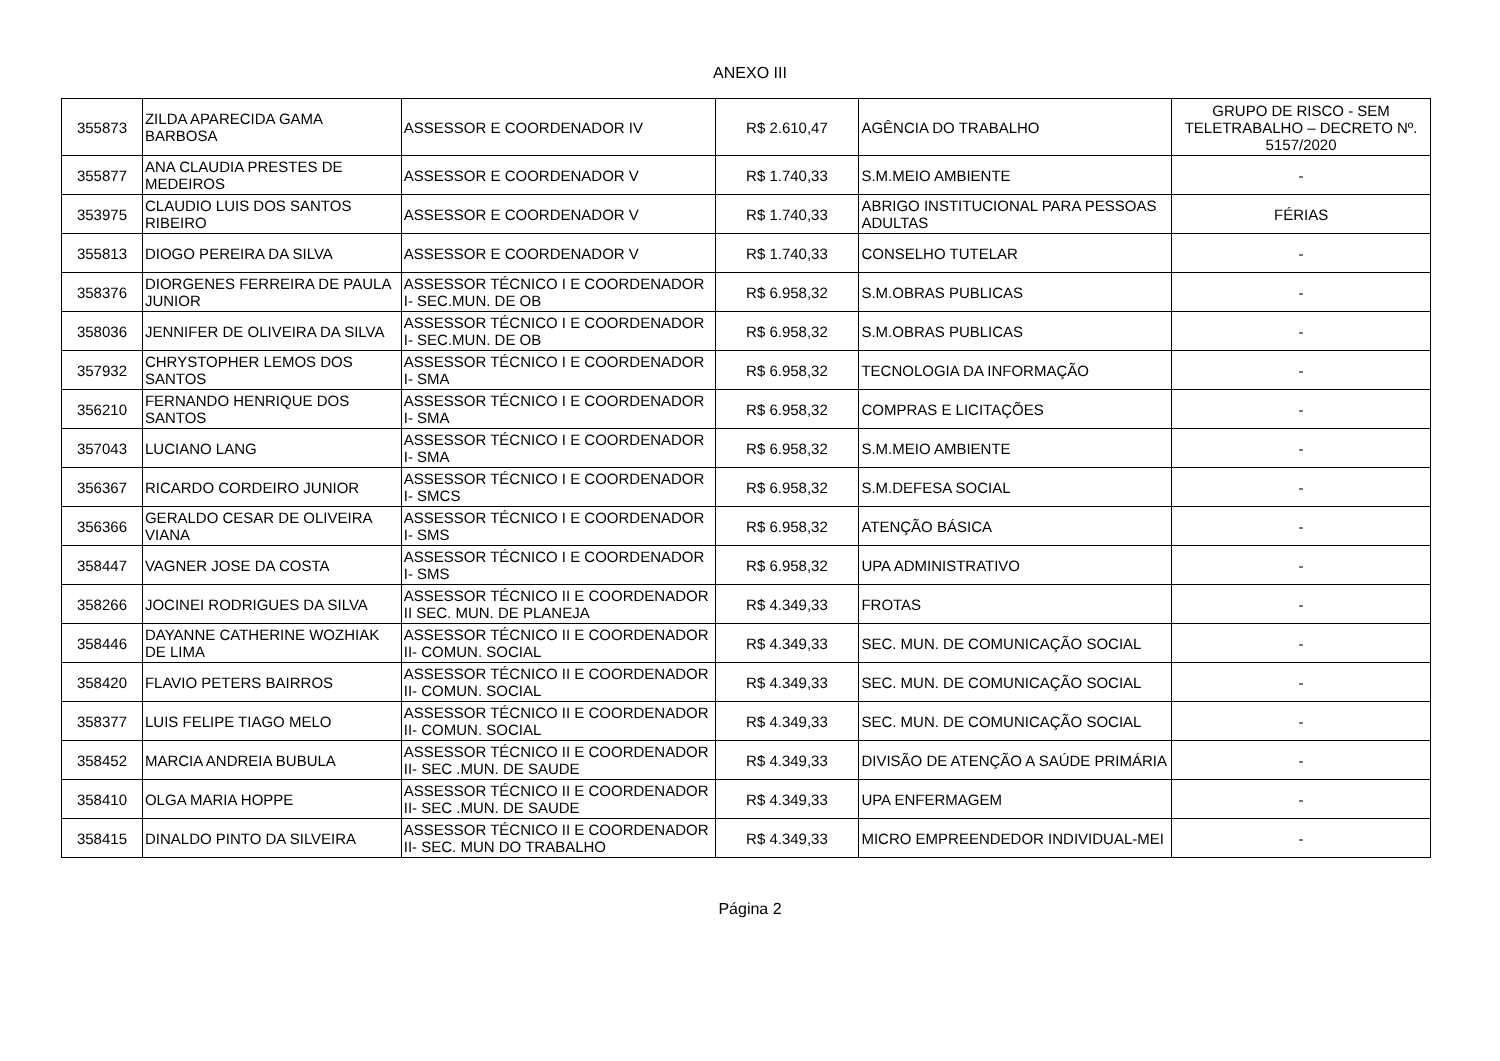ANEXO III
| 355873 | ZILDA APARECIDA GAMA BARBOSA | ASSESSOR E COORDENADOR IV | R$ 2.610,47 | AGÊNCIA DO TRABALHO | GRUPO DE RISCO - SEM TELETRABALHO – DECRETO Nº. 5157/2020 |
| 355877 | ANA CLAUDIA PRESTES DE MEDEIROS | ASSESSOR E COORDENADOR V | R$ 1.740,33 | S.M.MEIO AMBIENTE | - |
| 353975 | CLAUDIO LUIS DOS SANTOS RIBEIRO | ASSESSOR E COORDENADOR V | R$ 1.740,33 | ABRIGO INSTITUCIONAL PARA PESSOAS ADULTAS | FÉRIAS |
| 355813 | DIOGO PEREIRA DA SILVA | ASSESSOR E COORDENADOR V | R$ 1.740,33 | CONSELHO TUTELAR | - |
| 358376 | DIORGENES FERREIRA DE PAULA JUNIOR | ASSESSOR TÉCNICO I E COORDENADOR I- SEC.MUN. DE OB | R$ 6.958,32 | S.M.OBRAS PUBLICAS | - |
| 358036 | JENNIFER DE OLIVEIRA DA SILVA | ASSESSOR TÉCNICO I E COORDENADOR I- SEC.MUN. DE OB | R$ 6.958,32 | S.M.OBRAS PUBLICAS | - |
| 357932 | CHRYSTOPHER LEMOS DOS SANTOS | ASSESSOR TÉCNICO I E COORDENADOR I- SMA | R$ 6.958,32 | TECNOLOGIA DA INFORMAÇÃO | - |
| 356210 | FERNANDO HENRIQUE DOS SANTOS | ASSESSOR TÉCNICO I E COORDENADOR I- SMA | R$ 6.958,32 | COMPRAS E LICITAÇÕES | - |
| 357043 | LUCIANO LANG | ASSESSOR TÉCNICO I E COORDENADOR I- SMA | R$ 6.958,32 | S.M.MEIO AMBIENTE | - |
| 356367 | RICARDO CORDEIRO JUNIOR | ASSESSOR TÉCNICO I E COORDENADOR I- SMCS | R$ 6.958,32 | S.M.DEFESA SOCIAL | - |
| 356366 | GERALDO CESAR DE OLIVEIRA VIANA | ASSESSOR TÉCNICO I E COORDENADOR I- SMS | R$ 6.958,32 | ATENÇÃO BÁSICA | - |
| 358447 | VAGNER JOSE DA COSTA | ASSESSOR TÉCNICO I E COORDENADOR I- SMS | R$ 6.958,32 | UPA ADMINISTRATIVO | - |
| 358266 | JOCINEI RODRIGUES DA SILVA | ASSESSOR TÉCNICO II E COORDENADOR II SEC. MUN. DE PLANEJA | R$ 4.349,33 | FROTAS | - |
| 358446 | DAYANNE CATHERINE WOZHIAK DE LIMA | ASSESSOR TÉCNICO II E COORDENADOR II- COMUN. SOCIAL | R$ 4.349,33 | SEC. MUN. DE COMUNICAÇÃO SOCIAL | - |
| 358420 | FLAVIO PETERS BAIRROS | ASSESSOR TÉCNICO II E COORDENADOR II- COMUN. SOCIAL | R$ 4.349,33 | SEC. MUN. DE COMUNICAÇÃO SOCIAL | - |
| 358377 | LUIS FELIPE TIAGO MELO | ASSESSOR TÉCNICO II E COORDENADOR II- COMUN. SOCIAL | R$ 4.349,33 | SEC. MUN. DE COMUNICAÇÃO SOCIAL | - |
| 358452 | MARCIA ANDREIA BUBULA | ASSESSOR TÉCNICO II E COORDENADOR II- SEC .MUN. DE SAUDE | R$ 4.349,33 | DIVISÃO DE ATENÇÃO A SAÚDE PRIMÁRIA | - |
| 358410 | OLGA MARIA HOPPE | ASSESSOR TÉCNICO II E COORDENADOR II- SEC .MUN. DE SAUDE | R$ 4.349,33 | UPA ENFERMAGEM | - |
| 358415 | DINALDO PINTO DA SILVEIRA | ASSESSOR TÉCNICO II E COORDENADOR II- SEC. MUN DO TRABALHO | R$ 4.349,33 | MICRO EMPREENDEDOR INDIVIDUAL-MEI | - |
Página 2